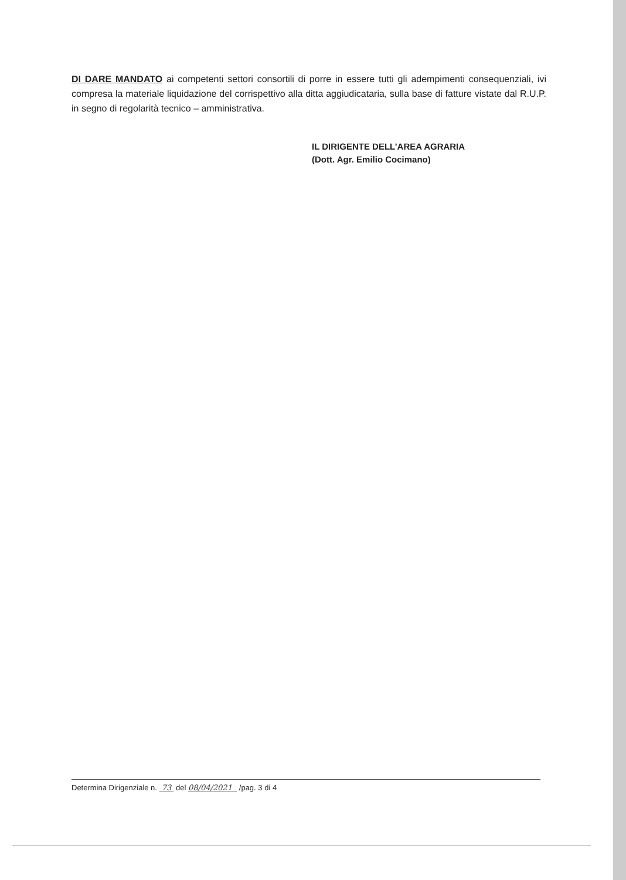DI DARE MANDATO ai competenti settori consortili di porre in essere tutti gli adempimenti consequenziali, ivi compresa la materiale liquidazione del corrispettivo alla ditta aggiudicataria, sulla base di fatture vistate dal R.U.P. in segno di regolarità tecnico – amministrativa.
IL DIRIGENTE DELL’AREA AGRARIA
(Dott. Agr. Emilio Cocimano)
Determina Dirigenziale n. 73 del 08/04/2021 /pag. 3 di 4